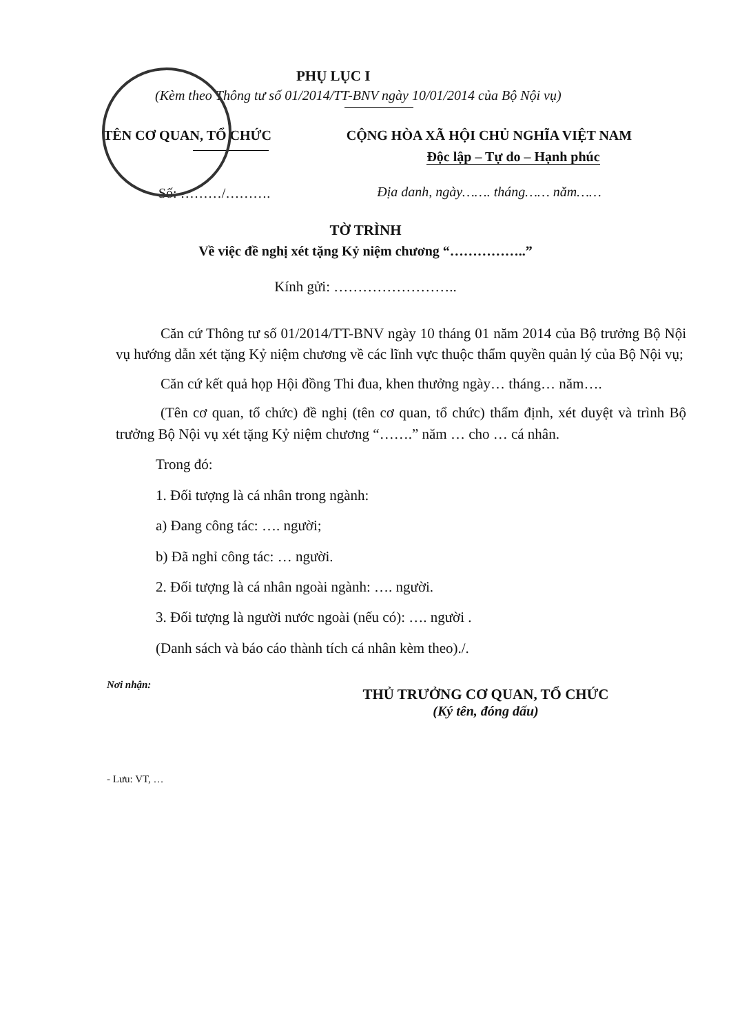PHỤ LỤC I
(Kèm theo Thông tư số 01/2014/TT-BNV ngày 10/01/2014 của Bộ Nội vụ)
TÊN CƠ QUAN, TỔ CHỨC
Số: ………/……….
CỘNG HÒA XÃ HỘI CHỦ NGHĨA VIỆT NAM
Độc lập – Tự do – Hạnh phúc
Địa danh, ngày……. tháng…… năm……
TỜ TRÌNH
Về việc đề nghị xét tặng Kỷ niệm chương “……………..”
Kính gửi: ……………………..
Căn cứ Thông tư số 01/2014/TT-BNV ngày 10 tháng 01 năm 2014 của Bộ trưởng Bộ Nội vụ hướng dẫn xét tặng Kỷ niệm chương về các lĩnh vực thuộc thẩm quyền quản lý của Bộ Nội vụ;
Căn cứ kết quả họp Hội đồng Thi đua, khen thưởng ngày… tháng… năm….
(Tên cơ quan, tổ chức) đề nghị (tên cơ quan, tổ chức) thẩm định, xét duyệt và trình Bộ trưởng Bộ Nội vụ xét tặng Kỷ niệm chương “…….” năm … cho … cá nhân.
Trong đó:
1. Đối tượng là cá nhân trong ngành:
a) Đang công tác: …. người;
b) Đã nghỉ công tác: … người.
2. Đối tượng là cá nhân ngoài ngành: …. người.
3. Đối tượng là người nước ngoài (nếu có): …. người .
(Danh sách và báo cáo thành tích cá nhân kèm theo)./.
Nơi nhận:
- Lưu: VT, …
THỦ TRƯỞNG CƠ QUAN, TỔ CHỨC
(Ký tên, đóng dấu)